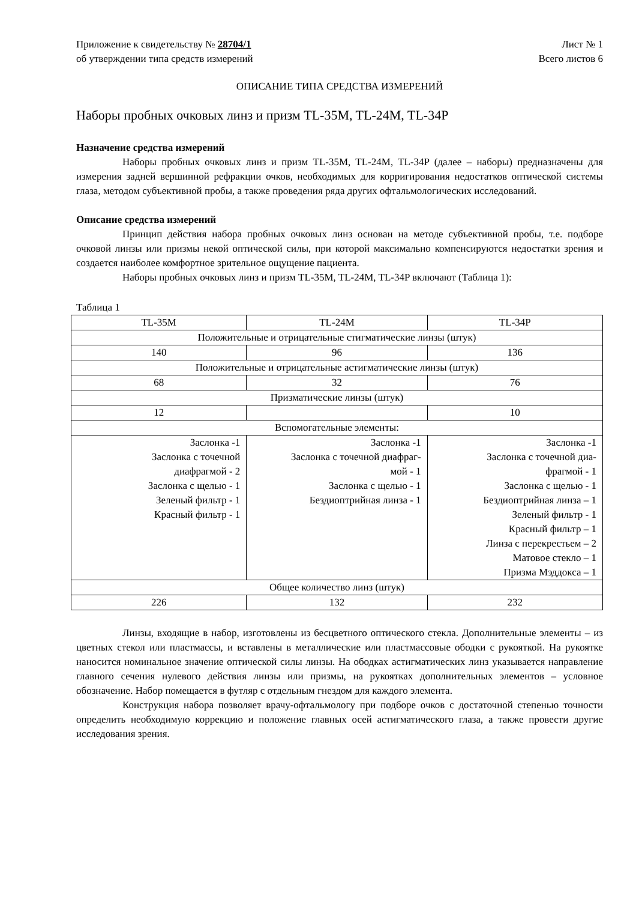Приложение к свидетельству № 28704/1
об утверждении типа средств измерений
Лист № 1
Всего листов 6
ОПИСАНИЕ ТИПА СРЕДСТВА ИЗМЕРЕНИЙ
Наборы пробных очковых линз и призм TL-35M, TL-24M, TL-34P
Назначение средства измерений
Наборы пробных очковых линз и призм TL-35M, TL-24M, TL-34P (далее – наборы) предназначены для измерения задней вершинной рефракции очков, необходимых для корригирования недостатков оптической системы глаза, методом субъективной пробы, а также проведения ряда других офтальмологических исследований.
Описание средства измерений
Принцип действия набора пробных очковых линз основан на методе субъективной пробы, т.е. подборе очковой линзы или призмы некой оптической силы, при которой максимально компенсируются недостатки зрения и создается наиболее комфортное зрительное ощущение пациента.
Наборы пробных очковых линз и призм TL-35M, TL-24M, TL-34P включают (Таблица 1):
Таблица 1
| TL-35M | TL-24M | TL-34P |
| Положительные и отрицательные стигматические линзы (штук) | | |
| 140 | 96 | 136 |
| Положительные и отрицательные астигматические линзы (штук) | | |
| 68 | 32 | 76 |
| Призматические линзы (штук) | | |
| 12 | | 10 |
| Вспомогательные элементы: | | |
| Заслонка -1 Заслонка с точечной диафрагмой - 2 Заслонка с щелью - 1 Зеленый фильтр - 1 Красный фильтр - 1 | Заслонка -1 Заслонка с точечной диафраг- мой - 1 Заслонка с щелью - 1 Бездиоптрийная линза - 1 | Заслонка -1 Заслонка с точечной диа- фрагмой - 1 Заслонка с щелью - 1 Бездиоптрийная линза – 1 Зеленый фильтр - 1 Красный фильтр – 1 Линза с перекрестьем – 2 Матовое стекло – 1 Призма Мэддокса – 1 |
| Общее количество линз (штук) | | |
| 226 | 132 | 232 |
Линзы, входящие в набор, изготовлены из бесцветного оптического стекла. Дополнительные элементы – из цветных стекол или пластмассы, и вставлены в металлические или пластмассовые ободки с рукояткой. На рукоятке наносится номинальное значение оптической силы линзы. На ободках астигматических линз указывается направление главного сечения нулевого действия линзы или призмы, на рукоятках дополнительных элементов – условное обозначение. Набор помещается в футляр с отдельным гнездом для каждого элемента.
Конструкция набора позволяет врачу-офтальмологу при подборе очков с достаточной степенью точности определить необходимую коррекцию и положение главных осей астигматического глаза, а также провести другие исследования зрения.